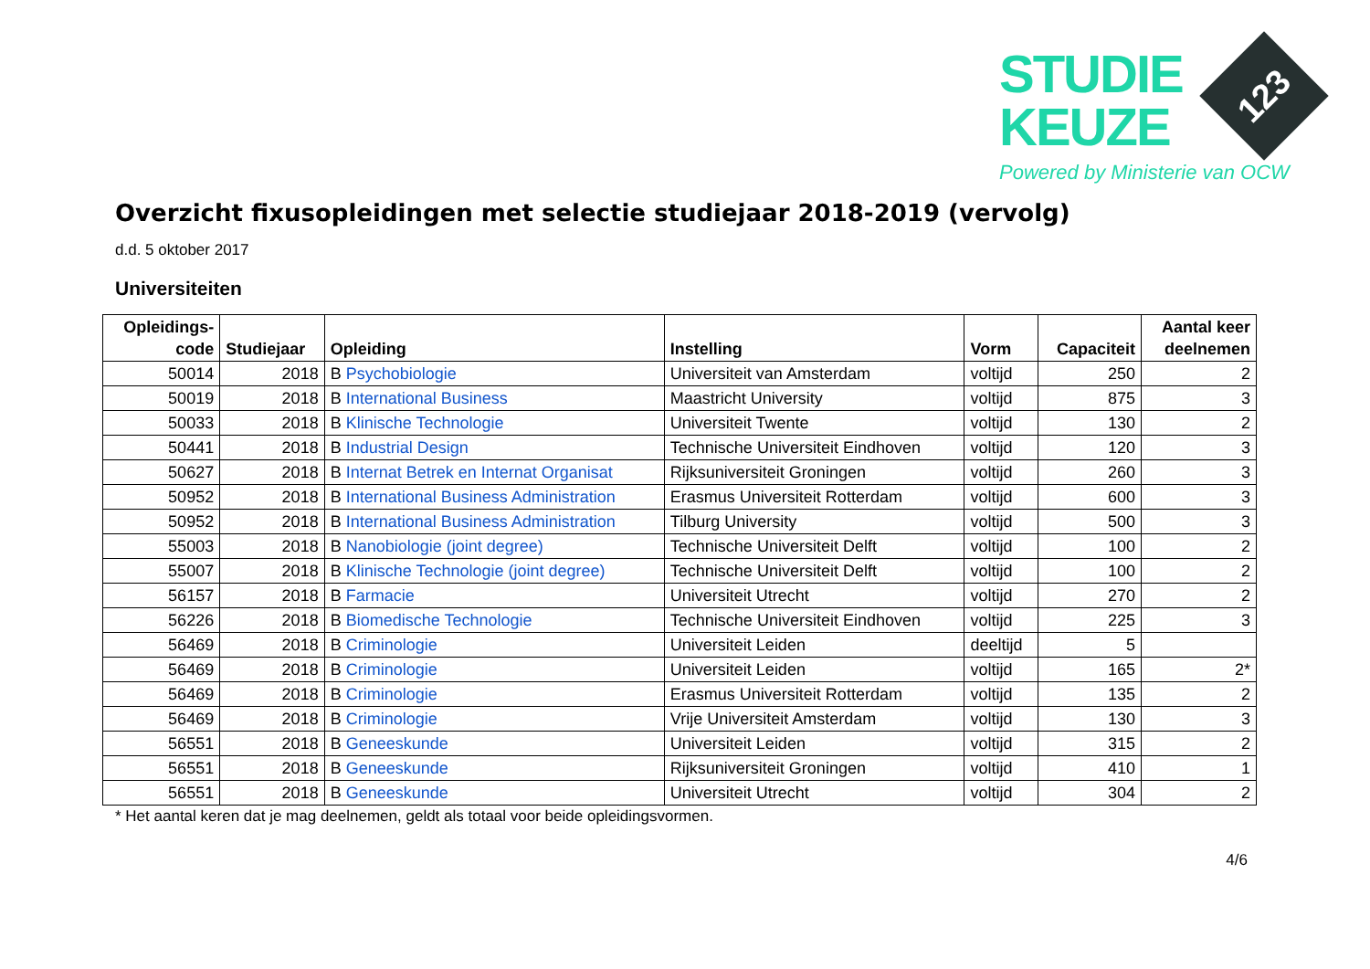STUDIE
KEUZE
123
Powered by Ministerie van OCW
Overzicht fixusopleidingen met selectie studiejaar 2018-2019 (vervolg)
d.d. 5 oktober 2017
Universiteiten
| Opleidings- code | Studiejaar | Opleiding | Instelling | Vorm | Capaciteit | Aantal keer deelnemen |
| --- | --- | --- | --- | --- | --- | --- |
| 50014 | 2018 | B Psychobiologie | Universiteit van Amsterdam | voltijd | 250 | 2 |
| 50019 | 2018 | B International Business | Maastricht University | voltijd | 875 | 3 |
| 50033 | 2018 | B Klinische Technologie | Universiteit Twente | voltijd | 130 | 2 |
| 50441 | 2018 | B Industrial Design | Technische Universiteit Eindhoven | voltijd | 120 | 3 |
| 50627 | 2018 | B Internat Betrek en Internat Organisat | Rijksuniversiteit Groningen | voltijd | 260 | 3 |
| 50952 | 2018 | B International Business Administration | Erasmus Universiteit Rotterdam | voltijd | 600 | 3 |
| 50952 | 2018 | B International Business Administration | Tilburg University | voltijd | 500 | 3 |
| 55003 | 2018 | B Nanobiologie (joint degree) | Technische Universiteit Delft | voltijd | 100 | 2 |
| 55007 | 2018 | B Klinische Technologie (joint degree) | Technische Universiteit Delft | voltijd | 100 | 2 |
| 56157 | 2018 | B Farmacie | Universiteit Utrecht | voltijd | 270 | 2 |
| 56226 | 2018 | B Biomedische Technologie | Technische Universiteit Eindhoven | voltijd | 225 | 3 |
| 56469 | 2018 | B Criminologie | Universiteit Leiden | deeltijd | 5 | |
| 56469 | 2018 | B Criminologie | Universiteit Leiden | voltijd | 165 | 2* |
| 56469 | 2018 | B Criminologie | Erasmus Universiteit Rotterdam | voltijd | 135 | 2 |
| 56469 | 2018 | B Criminologie | Vrije Universiteit Amsterdam | voltijd | 130 | 3 |
| 56551 | 2018 | B Geneeskunde | Universiteit Leiden | voltijd | 315 | 2 |
| 56551 | 2018 | B Geneeskunde | Rijksuniversiteit Groningen | voltijd | 410 | 1 |
| 56551 | 2018 | B Geneeskunde | Universiteit Utrecht | voltijd | 304 | 2 |
* Het aantal keren dat je mag deelnemen, geldt als totaal voor beide opleidingsvormen.
4/6